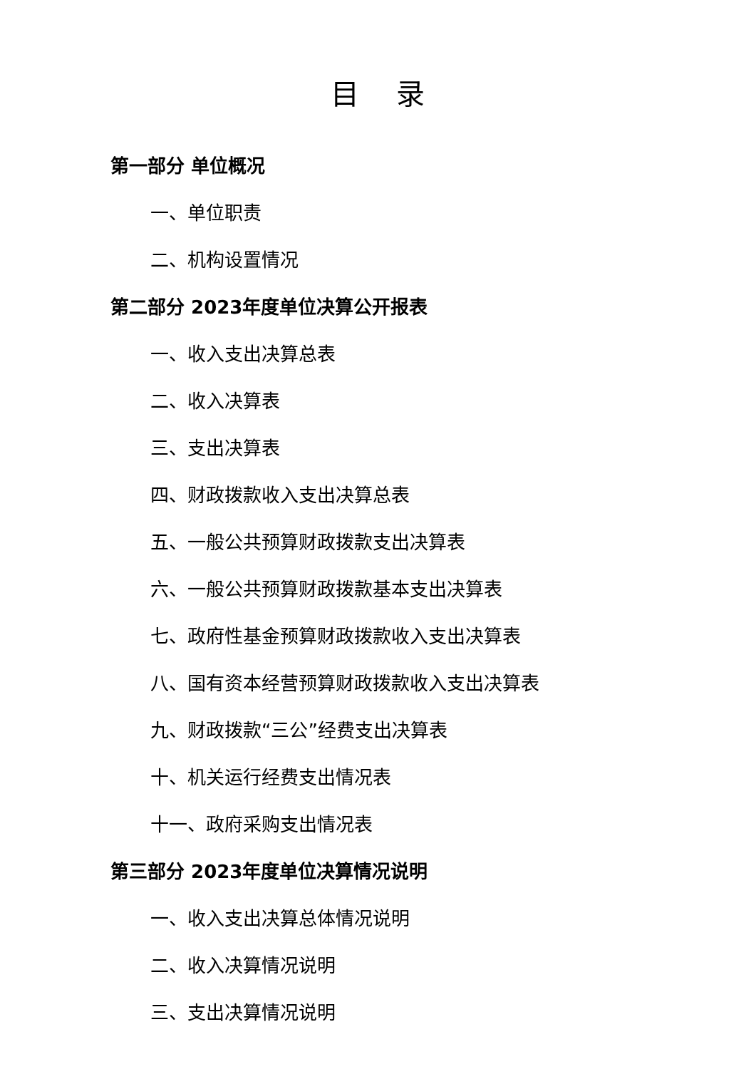目 录
第一部分 单位概况
一、单位职责
二、机构设置情况
第二部分 2023年度单位决算公开报表
一、收入支出决算总表
二、收入决算表
三、支出决算表
四、财政拨款收入支出决算总表
五、一般公共预算财政拨款支出决算表
六、一般公共预算财政拨款基本支出决算表
七、政府性基金预算财政拨款收入支出决算表
八、国有资本经营预算财政拨款收入支出决算表
九、财政拨款“三公”经费支出决算表
十、机关运行经费支出情况表
十一、政府采购支出情况表
第三部分 2023年度单位决算情况说明
一、收入支出决算总体情况说明
二、收入决算情况说明
三、支出决算情况说明